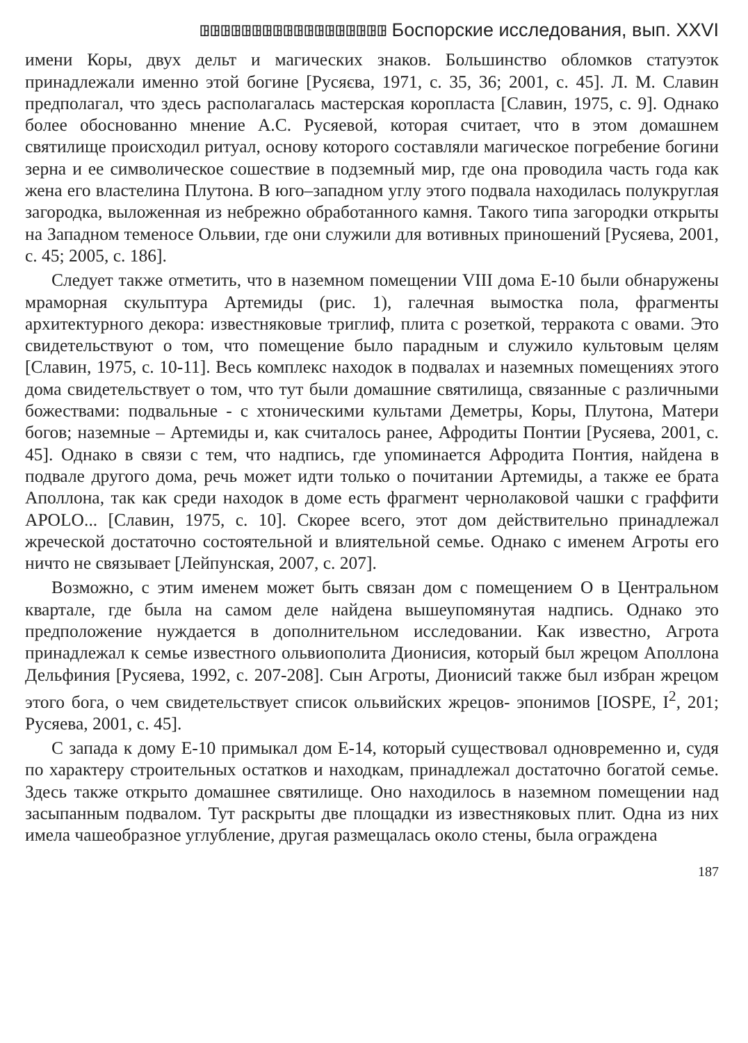ꖸꖸꖸꖸꖸꖸꖸꖸꖸꖸꖸꖸꖸꖸꖸꖸꖸꖸ Боспорские исследования, вып. XXVI
имени Коры, двух дельт и магических знаков. Большинство обломков статуэток принадлежали именно этой богине [Русяєва, 1971, с. 35, 36; 2001, с. 45]. Л. М. Славин предполагал, что здесь располагалась мастерская коропласта [Славин, 1975, с. 9]. Однако более обоснованно мнение А.С. Русяевой, которая считает, что в этом домашнем святилище происходил ритуал, основу которого составляли магическое погребение богини зерна и ее символическое сошествие в подземный мир, где она проводила часть года как жена его властелина Плутона. В юго–западном углу этого подвала находилась полукруглая загородка, выложенная из небрежно обработанного камня. Такого типа загородки открыты на Западном теменосе Ольвии, где они служили для вотивных приношений [Русяева, 2001, с. 45; 2005, с. 186].
Следует также отметить, что в наземном помещении VIII дома Е-10 были обнаружены мраморная скульптура Артемиды (рис. 1), галечная вымостка пола, фрагменты архитектурного декора: известняковые триглиф, плита с розеткой, терракота с овами. Это свидетельствуют о том, что помещение было парадным и служило культовым целям [Славин, 1975, с. 10-11]. Весь комплекс находок в подвалах и наземных помещениях этого дома свидетельствует о том, что тут были домашние святилища, связанные с различными божествами: подвальные - с хтоническими культами Деметры, Коры, Плутона, Матери богов; наземные – Артемиды и, как считалось ранее, Афродиты Понтии [Русяева, 2001, с. 45]. Однако в связи с тем, что надпись, где упоминается Афродита Понтия, найдена в подвале другого дома, речь может идти только о почитании Артемиды, а также ее брата Аполлона, так как среди находок в доме есть фрагмент чернолаковой чашки с граффити APOLO... [Славин, 1975, с. 10]. Скорее всего, этот дом действительно принадлежал жреческой достаточно состоятельной и влиятельной семье. Однако с именем Агроты его ничто не связывает [Лейпунская, 2007, с. 207].
Возможно, с этим именем может быть связан дом с помещением О в Центральном квартале, где была на самом деле найдена вышеупомянутая надпись. Однако это предположение нуждается в дополнительном исследовании. Как известно, Агрота принадлежал к семье известного ольвиополита Дионисия, который был жрецом Аполлона Дельфиния [Русяева, 1992, с. 207-208]. Сын Агроты, Дионисий также был избран жрецом этого бога, о чем свидетельствует список ольвийских жрецов- эпонимов [IOSPE, I<sup>2</sup>, 201; Русяева, 2001, с. 45].
С запада к дому Е-10 примыкал дом Е-14, который существовал одновременно и, судя по характеру строительных остатков и находкам, принадлежал достаточно богатой семье. Здесь также открыто домашнее святилище. Оно находилось в наземном помещении над засыпанным подвалом. Тут раскрыты две площадки из известняковых плит. Одна из них имела чашеобразное углубление, другая размещалась около стены, была ограждена
187